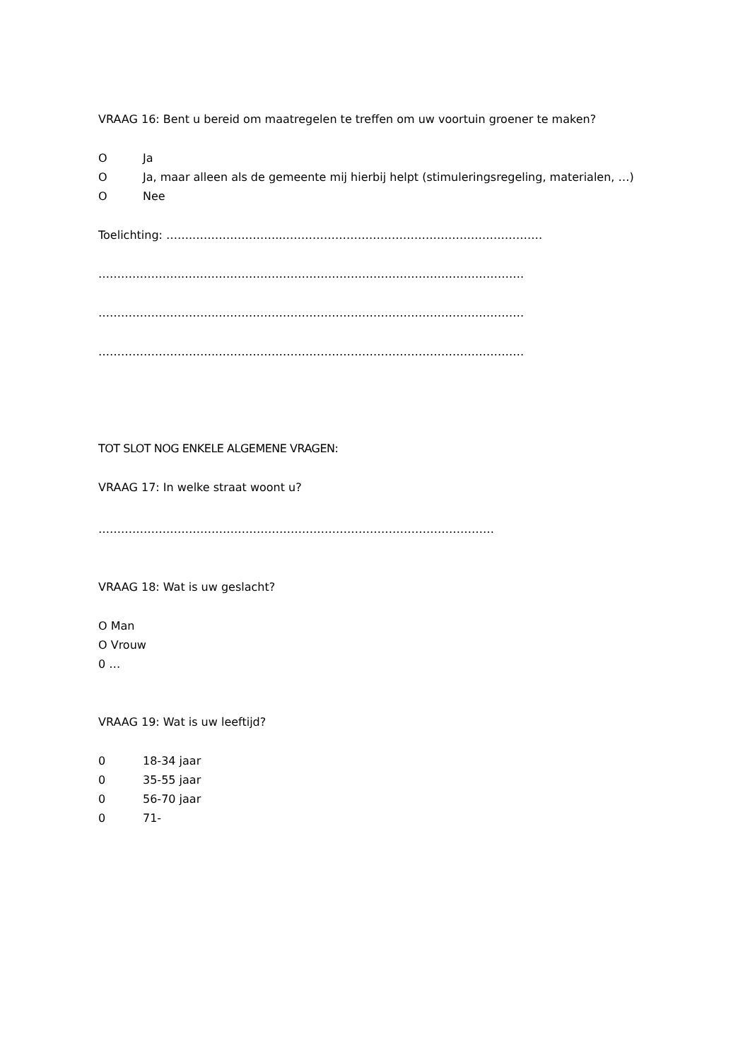VRAAG 16: Bent u bereid om maatregelen te treffen om uw voortuin groener te maken?
O Ja
O Ja, maar alleen als de gemeente mij hierbij helpt (stimuleringsregeling, materialen, …)
O Nee
Toelichting: ……..…………………..……………………………………………………………
…………………..………………………………………………………………………………
…………………………..………………………………………………………………………
…………………………..………………………………………………………………………
TOT SLOT NOG ENKELE ALGEMENE VRAGEN:
VRAAG 17: In welke straat woont u?
……………………………………………………………………………………………
VRAAG 18: Wat is uw geslacht?
O Man
O Vrouw
0 …
VRAAG 19: Wat is uw leeftijd?
0 18-34 jaar
0 35-55 jaar
0 56-70 jaar
0 71-